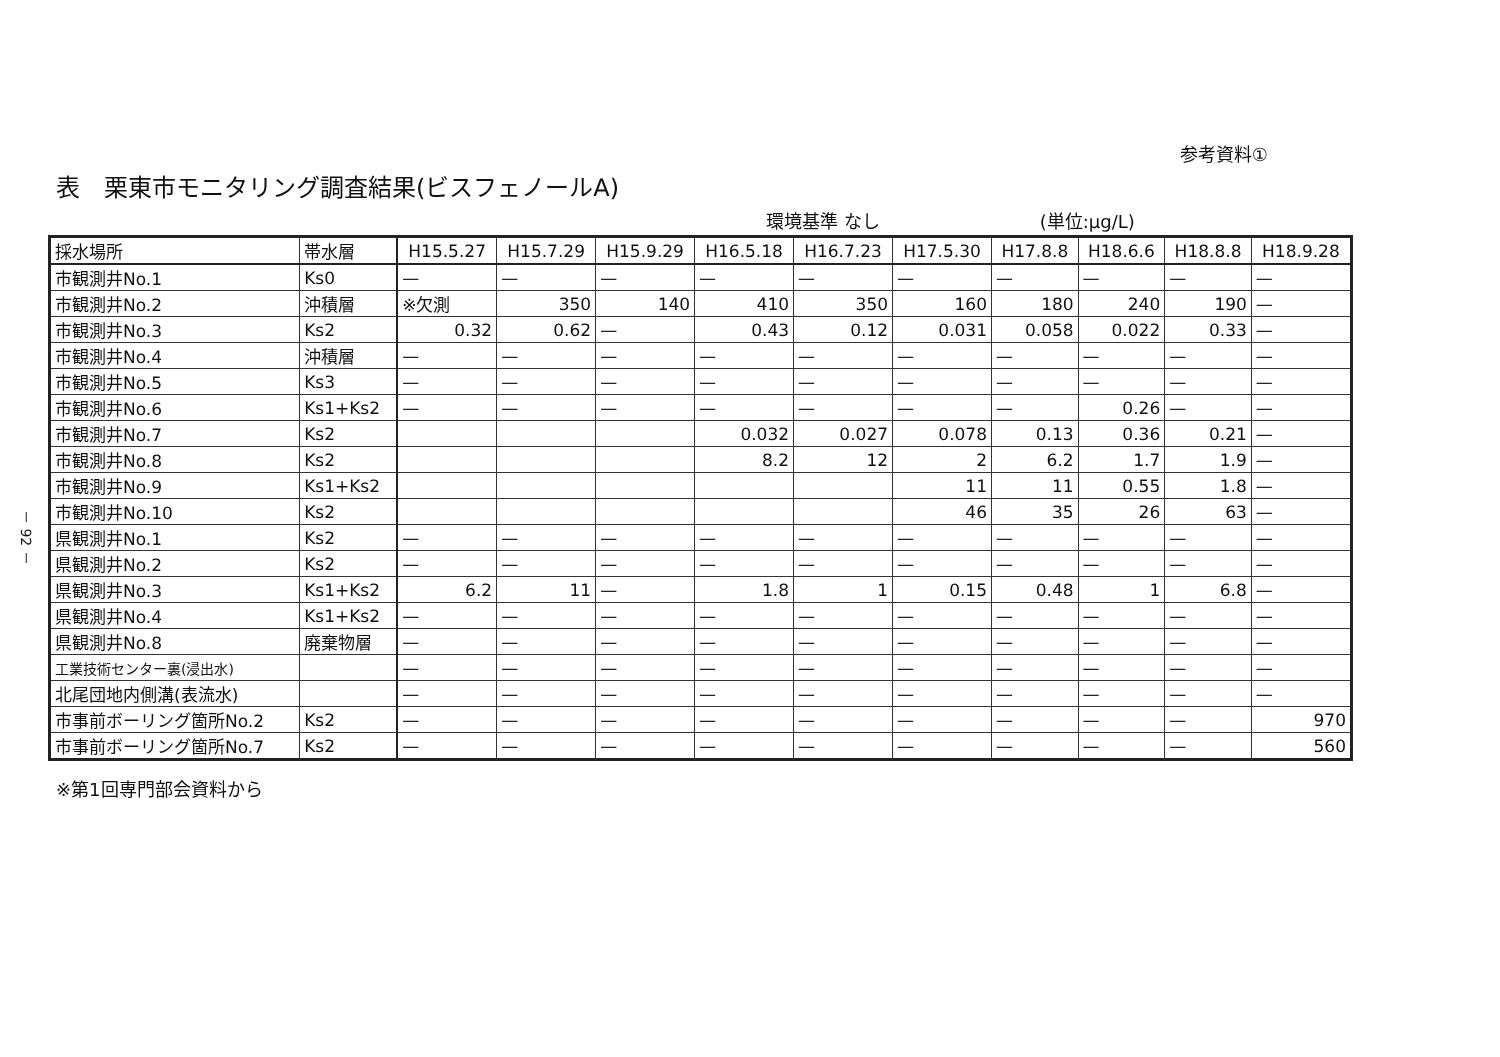－ 92 －
参考資料①
表　栗東市モニタリング調査結果(ビスフェノールA)
環境基準 なし (単位:μg/L)
| 採水場所 | 帯水層 | H15.5.27 | H15.7.29 | H15.9.29 | H16.5.18 | H16.7.23 | H17.5.30 | H17.8.8 | H18.6.6 | H18.8.8 | H18.9.28 |
| --- | --- | --- | --- | --- | --- | --- | --- | --- | --- | --- | --- |
| 市観測井No.1 | Ks0 | — | — | — | — | — | — | — | — | — | — |
| 市観測井No.2 | 沖積層 | ※欠測 | 350 | 140 | 410 | 350 | 160 | 180 | 240 | 190 | — |
| 市観測井No.3 | Ks2 | 0.32 | 0.62 | — | 0.43 | 0.12 | 0.031 | 0.058 | 0.022 | 0.33 | — |
| 市観測井No.4 | 沖積層 | — | — | — | — | — | — | — | — | — | — |
| 市観測井No.5 | Ks3 | — | — | — | — | — | — | — | — | — | — |
| 市観測井No.6 | Ks1+Ks2 | — | — | — | — | — | — | — | 0.26 | — | — |
| 市観測井No.7 | Ks2 | | | | 0.032 | 0.027 | 0.078 | 0.13 | 0.36 | 0.21 | — |
| 市観測井No.8 | Ks2 | | | | 8.2 | 12 | 2 | 6.2 | 1.7 | 1.9 | — |
| 市観測井No.9 | Ks1+Ks2 | | | | | | 11 | 11 | 0.55 | 1.8 | — |
| 市観測井No.10 | Ks2 | | | | | | 46 | 35 | 26 | 63 | — |
| 県観測井No.1 | Ks2 | — | — | — | — | — | — | — | — | — | — |
| 県観測井No.2 | Ks2 | — | — | — | — | — | — | — | — | — | — |
| 県観測井No.3 | Ks1+Ks2 | 6.2 | 11 | — | 1.8 | 1 | 0.15 | 0.48 | 1 | 6.8 | — |
| 県観測井No.4 | Ks1+Ks2 | — | — | — | — | — | — | — | — | — | — |
| 県観測井No.8 | 廃棄物層 | — | — | — | — | — | — | — | — | — | — |
| 工業技術センター裏(浸出水) | | — | — | — | — | — | — | — | — | — | — |
| 北尾団地内側溝(表流水) | | — | — | — | — | — | — | — | — | — | — |
| 市事前ボーリング箇所No.2 | Ks2 | — | — | — | — | — | — | — | — | — | 970 |
| 市事前ボーリング箇所No.7 | Ks2 | — | — | — | — | — | — | — | — | — | 560 |
※第1回専門部会資料から